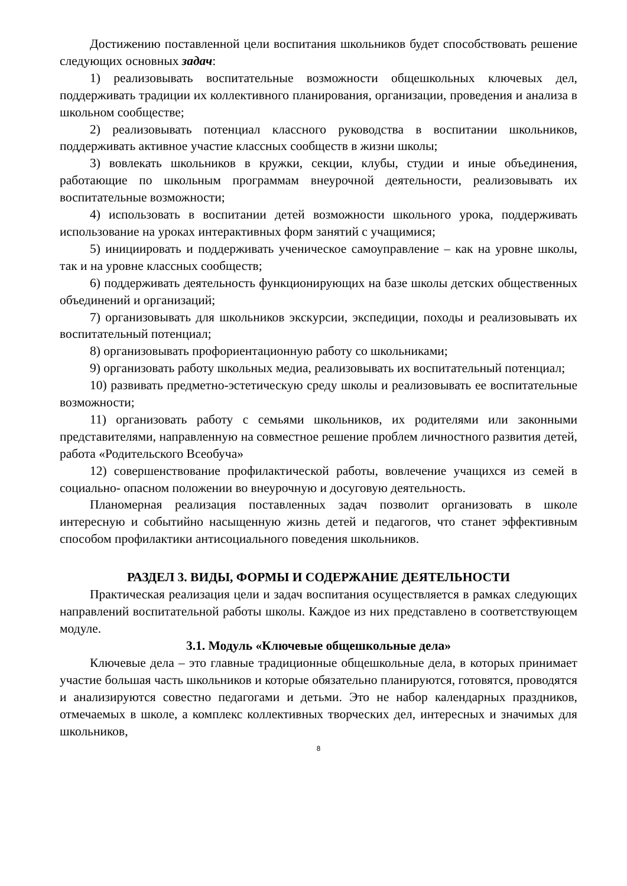Достижению поставленной цели воспитания школьников будет способствовать решение следующих основных задач:
1) реализовывать воспитательные возможности общешкольных ключевых дел, поддерживать традиции их коллективного планирования, организации, проведения и анализа в школьном сообществе;
2) реализовывать потенциал классного руководства в воспитании школьников, поддерживать активное участие классных сообществ в жизни школы;
3) вовлекать школьников в кружки, секции, клубы, студии и иные объединения, работающие по школьным программам внеурочной деятельности, реализовывать их воспитательные возможности;
4) использовать в воспитании детей возможности школьного урока, поддерживать использование на уроках интерактивных форм занятий с учащимися;
5) инициировать и поддерживать ученическое самоуправление – как на уровне школы, так и на уровне классных сообществ;
6) поддерживать деятельность функционирующих на базе школы детских общественных объединений и организаций;
7) организовывать для школьников экскурсии, экспедиции, походы и реализовывать их воспитательный потенциал;
8) организовывать профориентационную работу со школьниками;
9) организовать работу школьных медиа, реализовывать их воспитательный потенциал;
10) развивать предметно-эстетическую среду школы и реализовывать ее воспитательные возможности;
11) организовать работу с семьями школьников, их родителями или законными представителями, направленную на совместное решение проблем личностного развития детей, работа «Родительского Всеобуча»
12) совершенствование профилактической работы, вовлечение учащихся из семей в социально- опасном положении во внеурочную и досуговую деятельность.
Планомерная реализация поставленных задач позволит организовать в школе интересную и событийно насыщенную жизнь детей и педагогов, что станет эффективным способом профилактики антисоциального поведения школьников.
РАЗДЕЛ 3. ВИДЫ, ФОРМЫ И СОДЕРЖАНИЕ ДЕЯТЕЛЬНОСТИ
Практическая реализация цели и задач воспитания осуществляется в рамках следующих направлений воспитательной работы школы. Каждое из них представлено в соответствующем модуле.
3.1. Модуль «Ключевые общешкольные дела»
Ключевые дела – это главные традиционные общешкольные дела, в которых принимает участие большая часть школьников и которые обязательно планируются, готовятся, проводятся и анализируются совестно педагогами и детьми. Это не набор календарных праздников, отмечаемых в школе, а комплекс коллективных творческих дел, интересных и значимых для школьников,
8